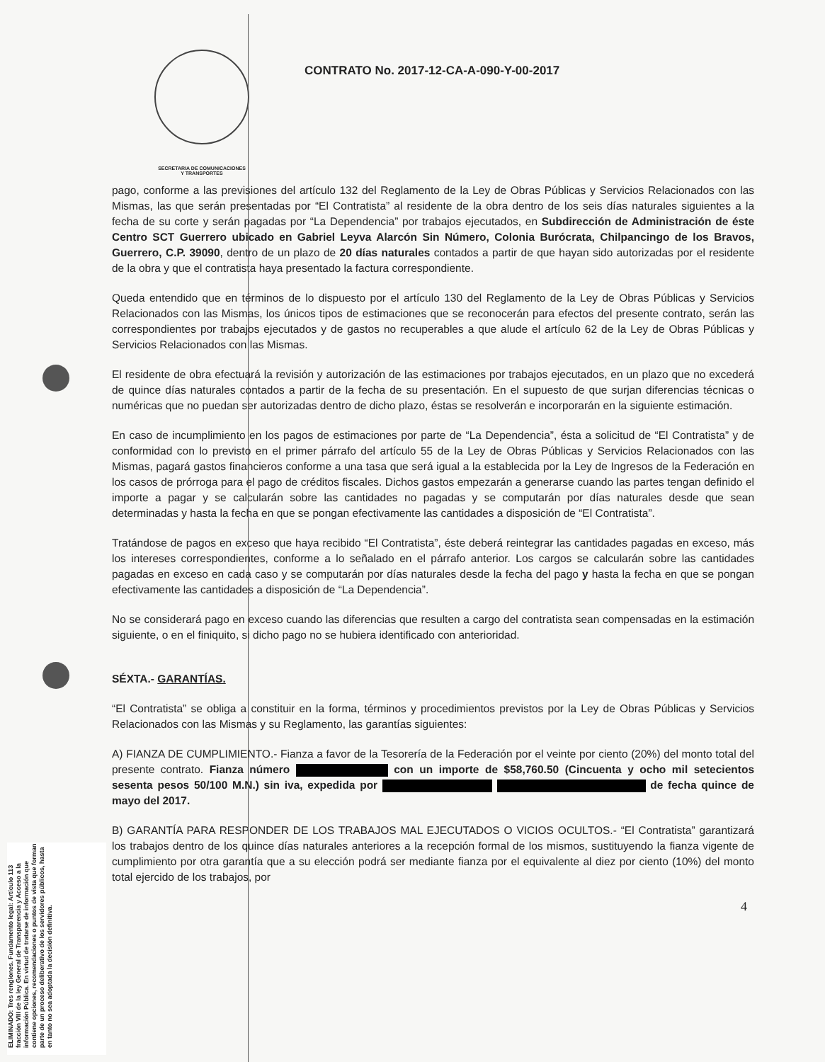SECRETARIA DE COMUNICACIONES
Y TRANSPORTES
CONTRATO No. 2017-12-CA-A-090-Y-00-2017
pago, conforme a las previsiones del artículo 132 del Reglamento de la Ley de Obras Públicas y Servicios Relacionados con las Mismas, las que serán presentadas por “El Contratista” al residente de la obra dentro de los seis días naturales siguientes a la fecha de su corte y serán pagadas por “La Dependencia” por trabajos ejecutados, en Subdirección de Administración de éste Centro SCT Guerrero ubicado en Gabriel Leyva Alarcón Sin Número, Colonia Burócrata, Chilpancingo de los Bravos, Guerrero, C.P. 39090, dentro de un plazo de 20 días naturales contados a partir de que hayan sido autorizadas por el residente de la obra y que el contratista haya presentado la factura correspondiente.
Queda entendido que en términos de lo dispuesto por el artículo 130 del Reglamento de la Ley de Obras Públicas y Servicios Relacionados con las Mismas, los únicos tipos de estimaciones que se reconocerán para efectos del presente contrato, serán las correspondientes por trabajos ejecutados y de gastos no recuperables a que alude el artículo 62 de la Ley de Obras Públicas y Servicios Relacionados con las Mismas.
El residente de obra efectuará la revisión y autorización de las estimaciones por trabajos ejecutados, en un plazo que no excederá de quince días naturales contados a partir de la fecha de su presentación. En el supuesto de que surjan diferencias técnicas o numéricas que no puedan ser autorizadas dentro de dicho plazo, éstas se resolverán e incorporarán en la siguiente estimación.
En caso de incumplimiento en los pagos de estimaciones por parte de “La Dependencia”, ésta a solicitud de “El Contratista” y de conformidad con lo previsto en el primer párrafo del artículo 55 de la Ley de Obras Públicas y Servicios Relacionados con las Mismas, pagará gastos financieros conforme a una tasa que será igual a la establecida por la Ley de Ingresos de la Federación en los casos de prórroga para el pago de créditos fiscales. Dichos gastos empezarán a generarse cuando las partes tengan definido el importe a pagar y se calcularán sobre las cantidades no pagadas y se computarán por días naturales desde que sean determinadas y hasta la fecha en que se pongan efectivamente las cantidades a disposición de “El Contratista”.
Tratándose de pagos en exceso que haya recibido “El Contratista”, éste deberá reintegrar las cantidades pagadas en exceso, más los intereses correspondientes, conforme a lo señalado en el párrafo anterior. Los cargos se calcularán sobre las cantidades pagadas en exceso en cada caso y se computarán por días naturales desde la fecha del pago y hasta la fecha en que se pongan efectivamente las cantidades a disposición de “La Dependencia”.
No se considerará pago en exceso cuando las diferencias que resulten a cargo del contratista sean compensadas en la estimación siguiente, o en el finiquito, si dicho pago no se hubiera identificado con anterioridad.
SÉXTA.- GARANTÍAS.
“El Contratista” se obliga a constituir en la forma, términos y procedimientos previstos por la Ley de Obras Públicas y Servicios Relacionados con las Mismas y su Reglamento, las garantías siguientes:
A) FIANZA DE CUMPLIMIENTO.- Fianza a favor de la Tesorería de la Federación por el veinte por ciento (20%) del monto total del presente contrato. Fianza número con un importe de $58,760.50 (Cincuenta y ocho mil setecientos sesenta pesos 50/100 M.N.) sin iva, expedida por de fecha quince de mayo del 2017.
B) GARANTÍA PARA RESPONDER DE LOS TRABAJOS MAL EJECUTADOS O VICIOS OCULTOS.- “El Contratista” garantizará los trabajos dentro de los quince días naturales anteriores a la recepción formal de los mismos, sustituyendo la fianza vigente de cumplimiento por otra garantía que a su elección podrá ser mediante fianza por el equivalente al diez por ciento (10%) del monto total ejercido de los trabajos, por
4
ELIMINADO: Tres renglones. Fundamento legal: Artículo 113 fracción VIII de la ley General de Transparencia y Acceso a la información Pública. En virtud de tratarse de información que contiene opciones, recomendaciones o puntos de vista que forman parte de un proceso deliberativo de los servidores públicos, hasta en tanto no sea adoptada la decisión definitiva.